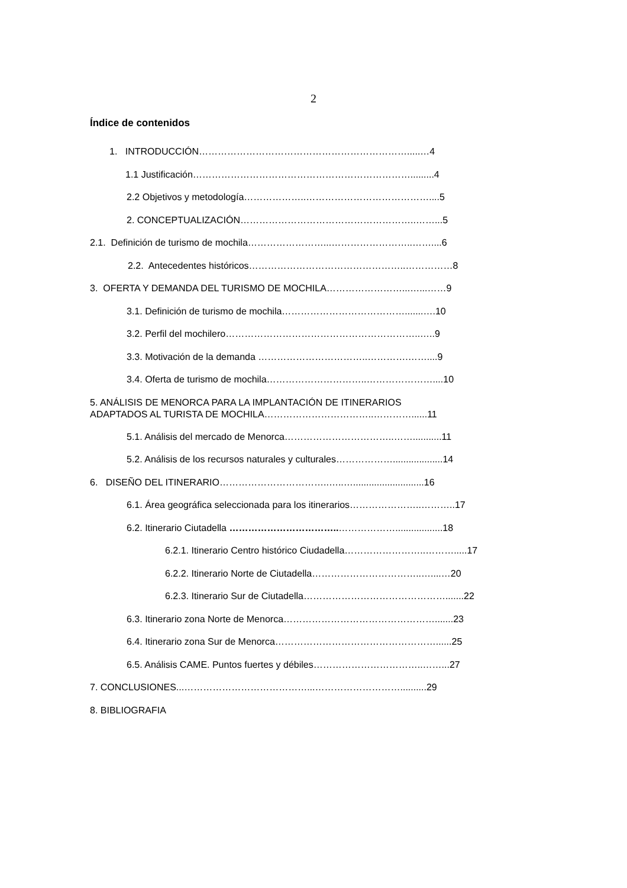2
Índice de contenidos
1. INTRODUCCIÓN………………………………………………………….....…4
1.1 Justificación…………………………………………………………….........4
2.2 Objetivos y metodología………………..…………………………………....5
2. CONCEPTUALIZACIÓN………………………………………………..……...5
2.1. Definición de turismo de mochila……………………...……………………..……....6
2.2. Antecedentes históricos…………………………………………..……………8
3. OFERTA Y DEMANDA DEL TURISMO DE MOCHILA……………………...…...……9
3.1. Definición de turismo de mochila………………………………….......….10
3.2. Perfil del mochilero……………………………………………………..…..9
3.3. Motivación de la demanda ……………………………..………….……....9
3.4. Oferta de turismo de mochila…………………………..…………………....10
5. ANÁLISIS DE MENORCA PARA LA IMPLANTACIÓN DE ITINERARIOS
ADAPTADOS AL TURISTA DE MOCHILA……………………………..…………......11
5.1. Análisis del mercado de Menorca……………………………..……...........11
5.2. Análisis de los recursos naturales y culturales………………...................14
6. DISEÑO DEL ITINERARIO……………………………..…..…...........................16
6.1. Área geográfica seleccionada para los itinerarios…………………..………..17
6.2. Itinerario Ciutadella ……………………………..………………..................18
6.2.1. Itinerario Centro histórico Ciudadella……………………..……….....17
6.2.2. Itinerario Norte de Ciutadella……………………………..…....…20
6.2.3. Itinerario Sur de Ciutadella……………………………………….......22
6.3. Itinerario zona Norte de Menorca………………………………………….......23
6.4. Itinerario zona Sur de Menorca……………………………………………......25
6.5. Análisis CAME. Puntos fuertes y débiles……………………………..……...27
7. CONCLUSIONES...…………………………………...………………………..........29
8. BIBLIOGRAFIA